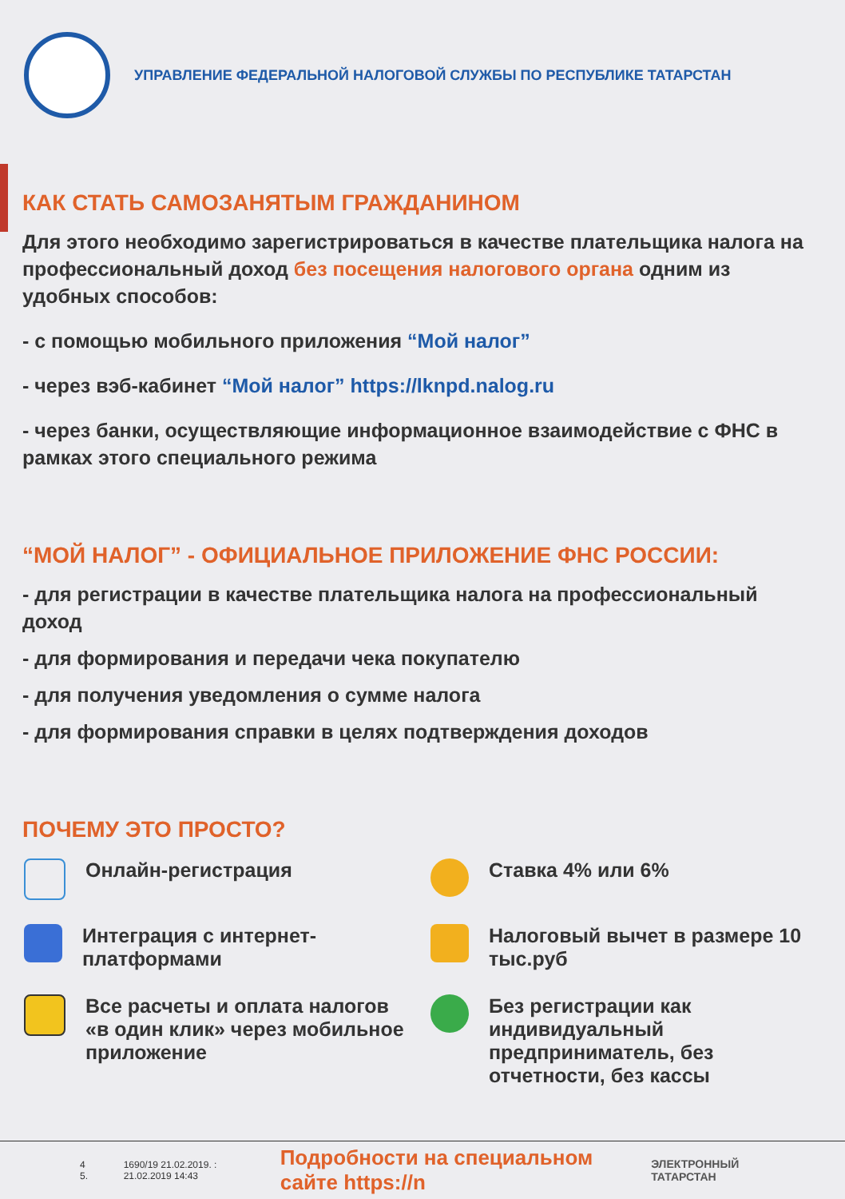УПРАВЛЕНИЕ ФЕДЕРАЛЬНОЙ НАЛОГОВОЙ СЛУЖБЫ ПО РЕСПУБЛИКЕ ТАТАРСТАН
КАК СТАТЬ САМОЗАНЯТЫМ ГРАЖДАНИНОМ
Для этого необходимо зарегистрироваться в качестве плательщика налога на профессиональный доход без посещения налогового органа одним из удобных способов:
- с помощью мобильного приложения “Мой налог”
- через вэб-кабинет “Мой налог” https://lknpd.nalog.ru
- через банки, осуществляющие информационное взаимодействие с ФНС в рамках этого специального режима
“МОЙ НАЛОГ” - ОФИЦИАЛЬНОЕ ПРИЛОЖЕНИЕ ФНС РОССИИ:
- для регистрации в качестве плательщика налога на профессиональный доход
- для формирования и передачи чека покупателю
- для получения уведомления о сумме налога
- для формирования справки в целях подтверждения доходов
ПОЧЕМУ ЭТО ПРОСТО?
Онлайн-регистрация
Ставка 4% или 6%
Интеграция с интернет-платформами
Налоговый вычет в размере 10 тыс.руб
Все расчеты и оплата налогов «в один клик» через мобильное приложение
Без регистрации как индивидуальный предприниматель, без отчетности, без кассы
4 5. 1690/19 21.02.2019. : 21.02.2019 14:43 Подробности на специальном сайте https://n ЭЛЕКТРОННЫЙ ТАТАРСТАН